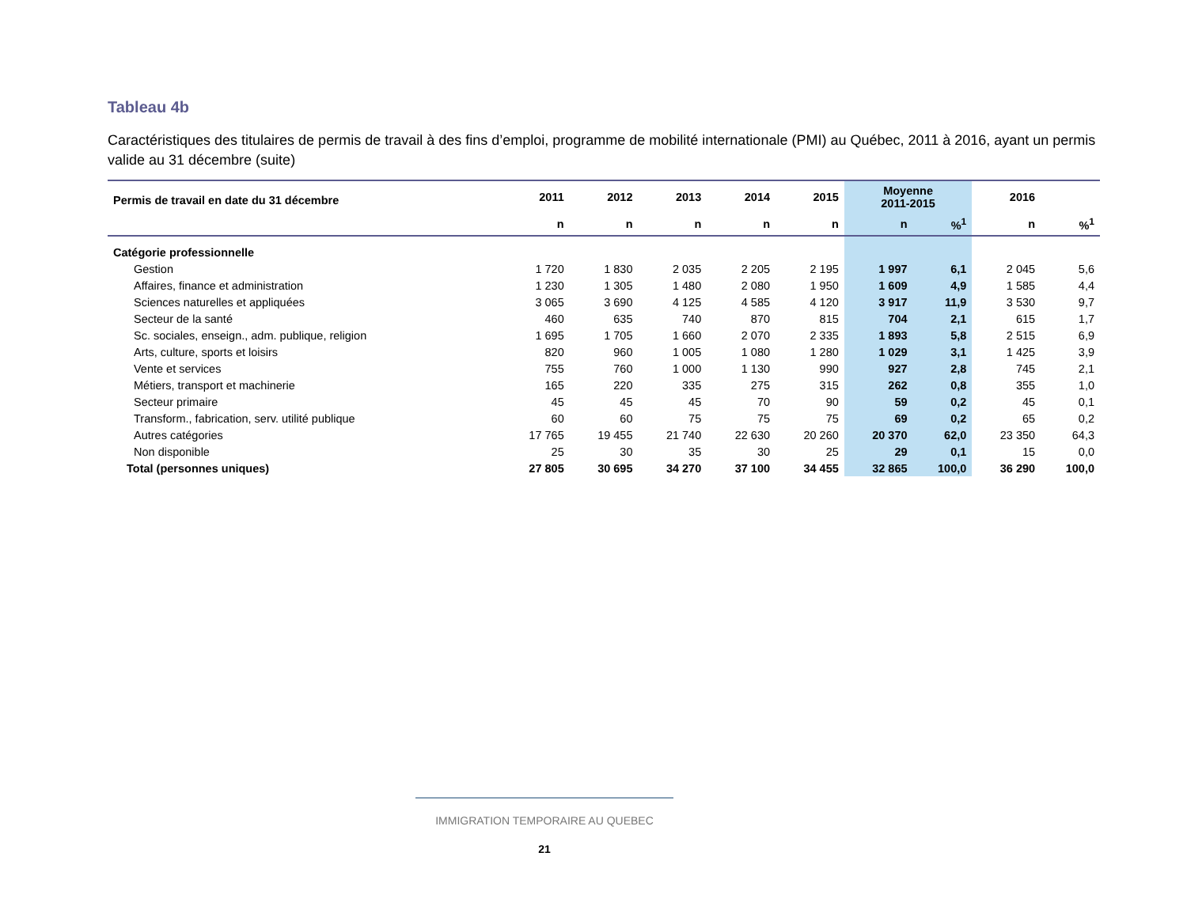Tableau 4b
Caractéristiques des titulaires de permis de travail à des fins d’emploi, programme de mobilité internationale (PMI) au Québec, 2011 à 2016, ayant un permis valide au 31 décembre (suite)
| Permis de travail en date du 31 décembre | 2011 | 2012 | 2013 | 2014 | 2015 | Moyenne 2011-2015 | | 2016 | |
| --- | --- | --- | --- | --- | --- | --- | --- | --- | --- |
| | n | n | n | n | n | n | %<sup>1</sup> | n | %<sup>1</sup> |
| Catégorie professionnelle | | | | | | | | | |
| Gestion | 1 720 | 1 830 | 2 035 | 2 205 | 2 195 | 1 997 | 6,1 | 2 045 | 5,6 |
| Affaires, finance et administration | 1 230 | 1 305 | 1 480 | 2 080 | 1 950 | 1 609 | 4,9 | 1 585 | 4,4 |
| Sciences naturelles et appliquées | 3 065 | 3 690 | 4 125 | 4 585 | 4 120 | 3 917 | 11,9 | 3 530 | 9,7 |
| Secteur de la santé | 460 | 635 | 740 | 870 | 815 | 704 | 2,1 | 615 | 1,7 |
| Sc. sociales, enseign., adm. publique, religion | 1 695 | 1 705 | 1 660 | 2 070 | 2 335 | 1 893 | 5,8 | 2 515 | 6,9 |
| Arts, culture, sports et loisirs | 820 | 960 | 1 005 | 1 080 | 1 280 | 1 029 | 3,1 | 1 425 | 3,9 |
| Vente et services | 755 | 760 | 1 000 | 1 130 | 990 | 927 | 2,8 | 745 | 2,1 |
| Métiers, transport et machinerie | 165 | 220 | 335 | 275 | 315 | 262 | 0,8 | 355 | 1,0 |
| Secteur primaire | 45 | 45 | 45 | 70 | 90 | 59 | 0,2 | 45 | 0,1 |
| Transform., fabrication, serv. utilité publique | 60 | 60 | 75 | 75 | 75 | 69 | 0,2 | 65 | 0,2 |
| Autres catégories | 17 765 | 19 455 | 21 740 | 22 630 | 20 260 | 20 370 | 62,0 | 23 350 | 64,3 |
| Non disponible | 25 | 30 | 35 | 30 | 25 | 29 | 0,1 | 15 | 0,0 |
| Total (personnes uniques) | 27 805 | 30 695 | 34 270 | 37 100 | 34 455 | 32 865 | 100,0 | 36 290 | 100,0 |
IMMIGRATION TEMPORAIRE AU QUEBEC
21